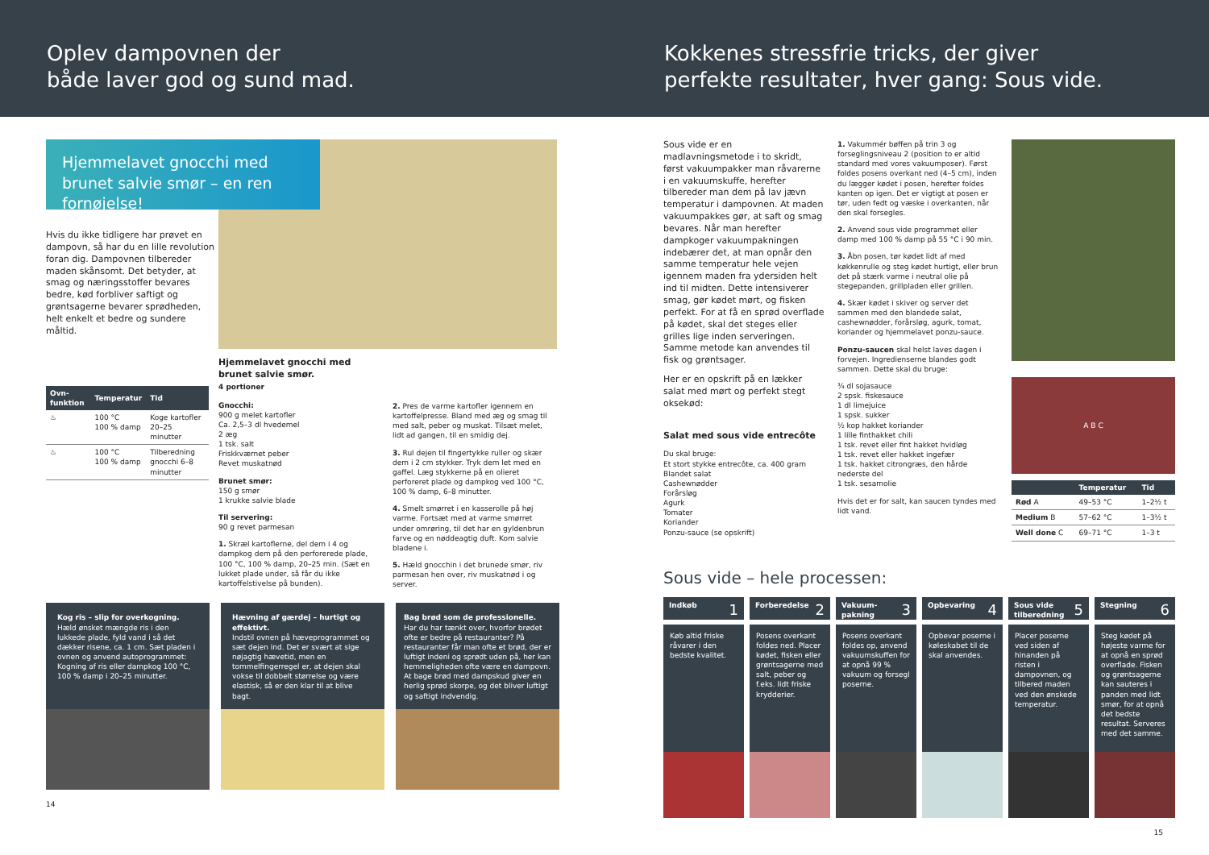Oplev dampovnen der
både laver god og sund mad.
Kokkenes stressfrie tricks, der giver
perfekte resultater, hver gang: Sous vide.
Hjemmelavet gnocchi med brunet salvie smør – en ren fornøjelse!
Hvis du ikke tidligere har prøvet en dampovn, så har du en lille revolution foran dig. Dampovnen tilbereder maden skånsomt. Det betyder, at smag og næringsstoffer bevares bedre, kød forbliver saftigt og grøntsagerne bevarer sprødheden, helt enkelt et bedre og sundere måltid.
| Ovn-funktion | Temperatur | Tid |
| --- | --- | --- |
| ♨ | 100 °C 100 % damp | Koge kartofler 20–25 minutter |
| ♨ | 100 °C 100 % damp | Tilberedning gnocchi 6–8 minutter |
Hjemmelavet gnocchi med brunet salvie smør.
4 portioner
Gnocchi:
900 g melet kartofler
Ca. 2,5–3 dl hvedemel
2 æg
1 tsk. salt
Friskkværnet peber
Revet muskatnød
Brunet smør:
150 g smør
1 krukke salvie blade
Til servering:
90 g revet parmesan
1. Skræl kartoflerne, del dem i 4 og dampkog dem på den perforerede plade, 100 °C, 100 % damp, 20–25 min. (Sæt en lukket plade under, så får du ikke kartoffelstivelse på bunden).
2. Pres de varme kartofler igennem en kartoffelpresse. Bland med æg og smag til med salt, peber og muskat. Tilsæt melet, lidt ad gangen, til en smidig dej.
3. Rul dejen til fingertykke ruller og skær dem i 2 cm stykker. Tryk dem let med en gaffel. Læg stykkerne på en olieret perforeret plade og dampkog ved 100 °C, 100 % damp, 6–8 minutter.
4. Smelt smørret i en kasserolle på høj varme. Fortsæt med at varme smørret under omrøring, til det har en gyldenbrun farve og en nøddeagtig duft. Kom salvie bladene i.
5. Hæld gnocchin i det brunede smør, riv parmesan hen over, riv muskatnød i og server.
Kog ris – slip for overkogning.
Hæld ønsket mængde ris i den lukkede plade, fyld vand i så det dækker risene, ca. 1 cm. Sæt pladen i ovnen og anvend autoprogrammet: Kogning af ris eller dampkog 100 °C, 100 % damp i 20–25 minutter.
Hævning af gærdej – hurtigt og effektivt.
Indstil ovnen på hæveprogrammet og sæt dejen ind. Det er svært at sige nøjagtig hævetid, men en tommelfingerregel er, at dejen skal vokse til dobbelt størrelse og være elastisk, så er den klar til at blive bagt.
Bag brød som de professionelle.
Har du har tænkt over, hvorfor brødet ofte er bedre på restauranter? På restauranter får man ofte et brød, der er luftigt indeni og sprødt uden på, her kan hemmeligheden ofte være en dampovn. At bage brød med dampskud giver en herlig sprød skorpe, og det bliver luftigt og saftigt indvendig.
14
Sous vide er en madlavningsmetode i to skridt, først vakuumpakker man råvarerne i en vakuumskuffe, herefter tilbereder man dem på lav jævn temperatur i dampovnen. At maden vakuumpakkes gør, at saft og smag bevares. Når man herefter dampkoger vakuumpakningen indebærer det, at man opnår den samme temperatur hele vejen igennem maden fra ydersiden helt ind til midten. Dette intensiverer smag, gør kødet mørt, og fisken perfekt. For at få en sprød overflade på kødet, skal det steges eller grilles lige inden serveringen. Samme metode kan anvendes til fisk og grøntsager.
Her er en opskrift på en lækker salat med mørt og perfekt stegt oksekød:
Salat med sous vide entrecôte
Du skal bruge:
Et stort stykke entrecôte, ca. 400 gram
Blandet salat
Cashewnødder
Forårsløg
Agurk
Tomater
Koriander
Ponzu-sauce (se opskrift)
1. Vakummér bøffen på trin 3 og forseglingsniveau 2 (position to er altid standard med vores vakuumposer). Først foldes posens overkant ned (4–5 cm), inden du lægger kødet i posen, herefter foldes kanten op igen. Det er vigtigt at posen er tør, uden fedt og væske i overkanten, når den skal forsegles.
2. Anvend sous vide programmet eller damp med 100 % damp på 55 °C i 90 min.
3. Åbn posen, tør kødet lidt af med køkkenrulle og steg kødet hurtigt, eller brun det på stærk varme i neutral olie på stegepanden, grillpladen eller grillen.
4. Skær kødet i skiver og server det sammen med den blandede salat, cashewnødder, forårsløg, agurk, tomat, koriander og hjemmelavet ponzu-sauce.
Ponzu-saucen skal helst laves dagen i forvejen. Ingredienserne blandes godt sammen. Dette skal du bruge:
¾ dl sojasauce
2 spsk. fiskesauce
1 dl limejuice
1 spsk. sukker
½ kop hakket koriander
1 lille finthakket chili
1 tsk. revet eller fint hakket hvidløg
1 tsk. revet eller hakket ingefær
1 tsk. hakket citrongræs, den hårde nederste del
1 tsk. sesamolie
Hvis det er for salt, kan saucen tyndes med lidt vand.
A B C
| | Temperatur | Tid |
| --- | --- | --- |
| Rød A | 49–53 °C | 1–2½ t |
| Medium B | 57–62 °C | 1–3½ t |
| Well done C | 69–71 °C | 1–3 t |
Sous vide – hele processen:
Indkøb 1
Køb altid friske råvarer i den bedste kvalitet.
Forberedelse 2
Posens overkant foldes ned. Placer kødet, fisken eller grøntsagerne med salt, peber og f.eks. lidt friske krydderier.
Vakuum-pakning 3
Posens overkant foldes op, anvend vakuumskuffen for at opnå 99 % vakuum og forsegl poserne.
Opbevaring 4
Opbevar poserne i køleskabet til de skal anvendes.
Sous vide tilberedning 5
Placer poserne ved siden af hinanden på risten i dampovnen, og tilbered maden ved den ønskede temperatur.
Stegning 6
Steg kødet på højeste varme for at opnå en sprød overflade. Fisken og grøntsagerne kan sauteres i panden med lidt smør, for at opnå det bedste resultat. Serveres med det samme.
15